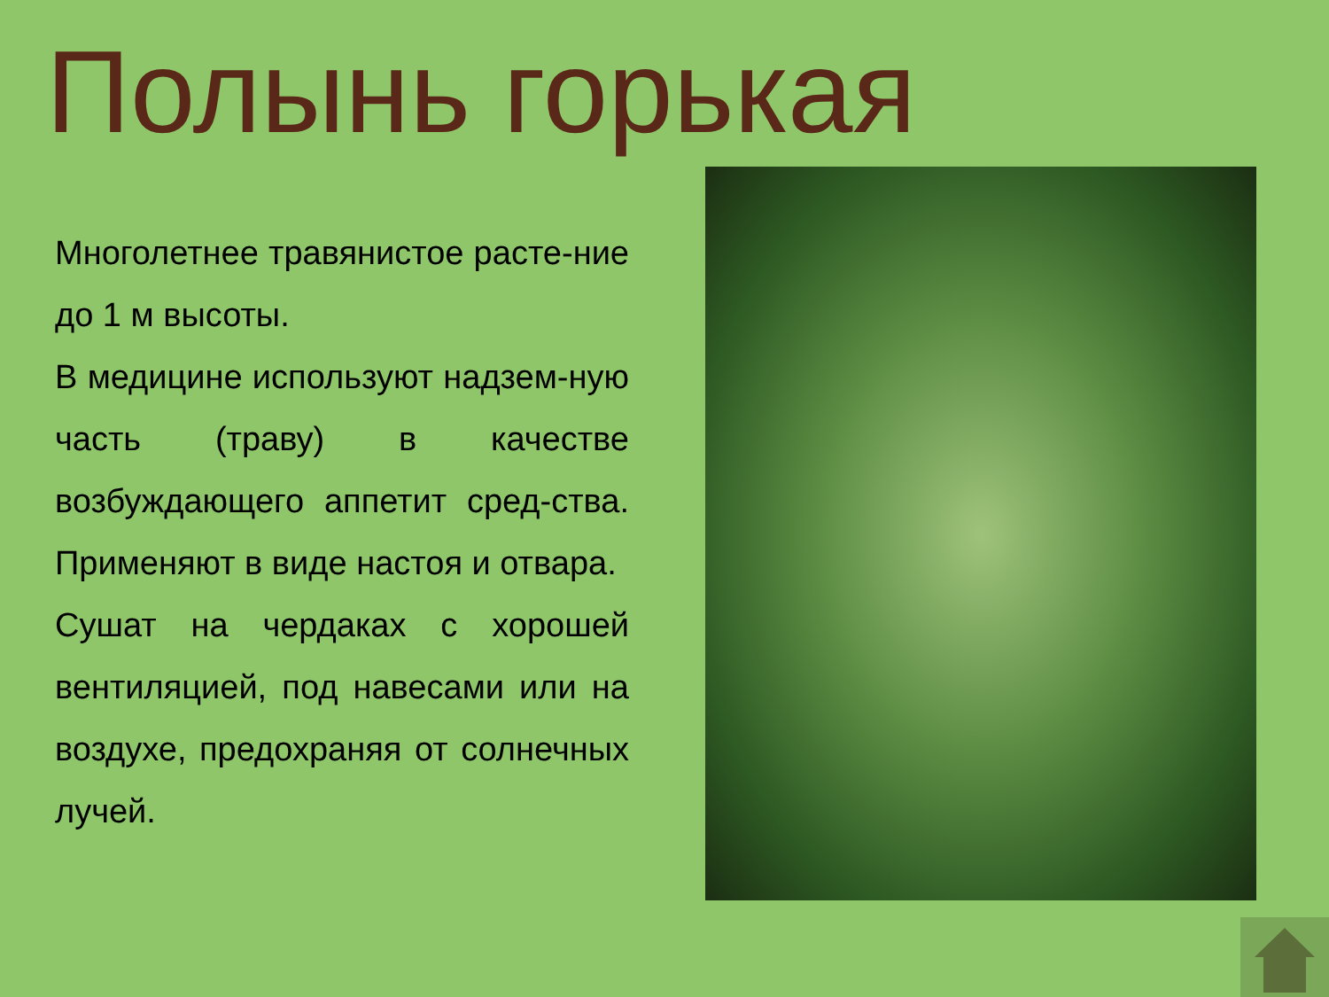Полынь горькая
Многолетнее травянистое расте-ние до 1 м высоты.
В медицине используют надзем-ную часть (траву) в качестве возбуждающего аппетит сред-ства. Применяют в виде настоя и отвара.
Сушат на чердаках с хорошей вентиляцией, под навесами или на воздухе, предохраняя от солнечных лучей.